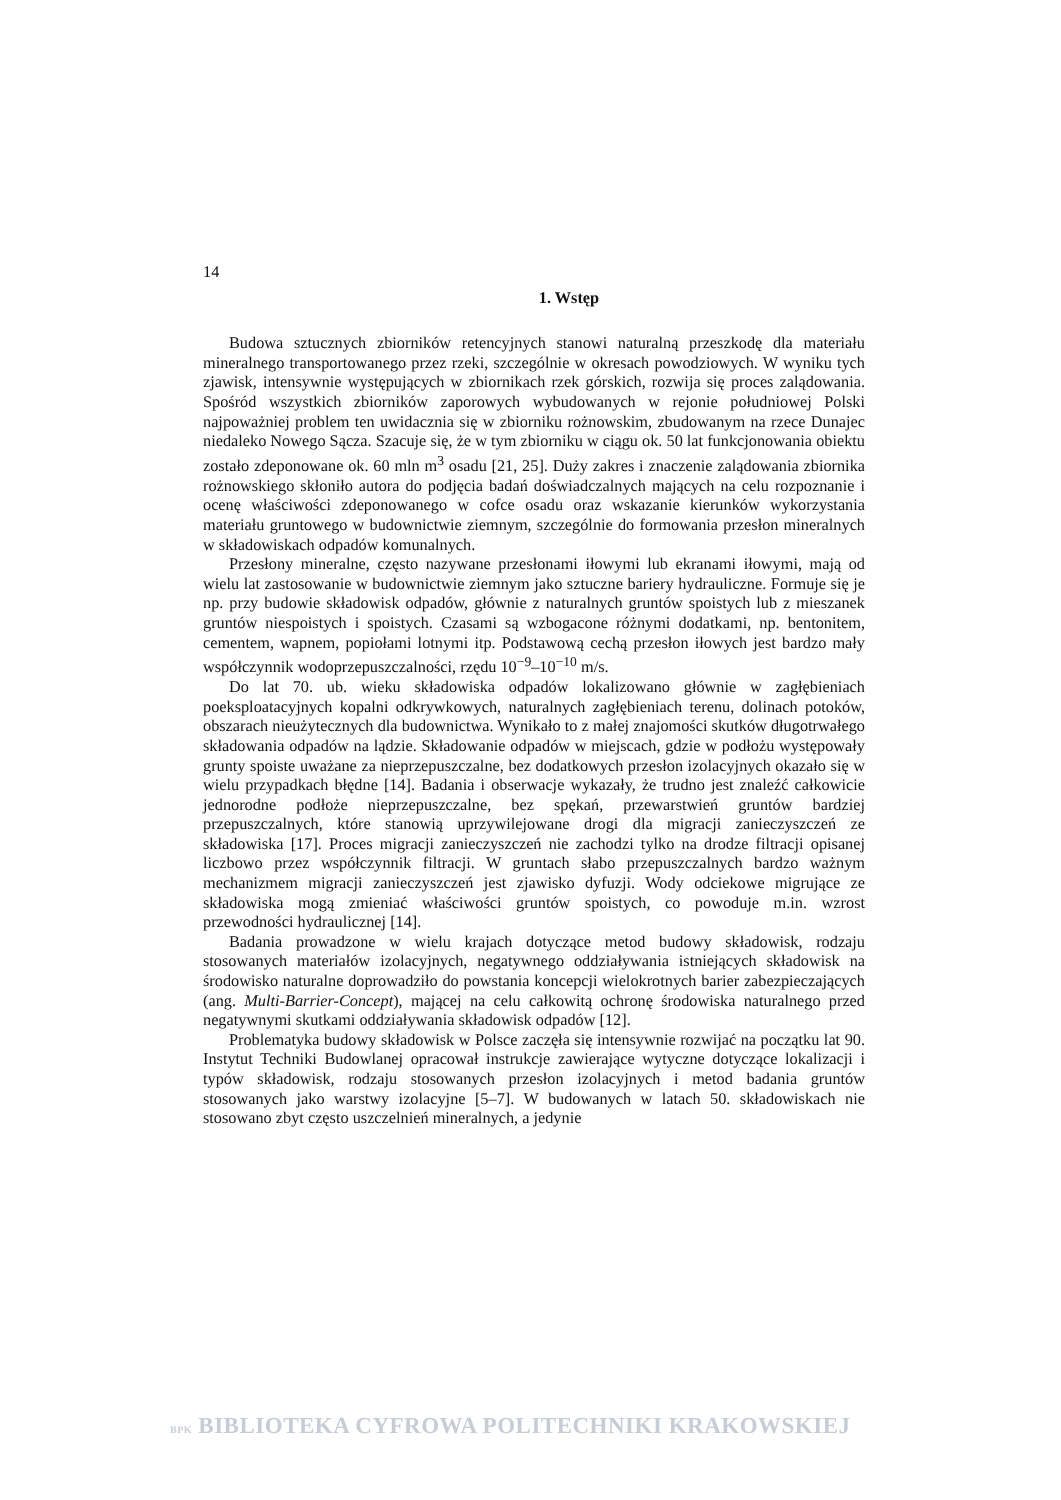14
1. Wstęp
Budowa sztucznych zbiorników retencyjnych stanowi naturalną przeszkodę dla materiału mineralnego transportowanego przez rzeki, szczególnie w okresach powodziowych. W wyniku tych zjawisk, intensywnie występujących w zbiornikach rzek górskich, rozwija się proces zalądowania. Spośród wszystkich zbiorników zaporowych wybudowanych w rejonie południowej Polski najpoważniej problem ten uwidacznia się w zbiorniku rożnowskim, zbudowanym na rzece Dunajec niedaleko Nowego Sącza. Szacuje się, że w tym zbiorniku w ciągu ok. 50 lat funkcjonowania obiektu zostało zdeponowane ok. 60 mln m<sup>3</sup> osadu [21, 25]. Duży zakres i znaczenie zalądowania zbiornika rożnowskiego skłoniło autora do podjęcia badań doświadczalnych mających na celu rozpoznanie i ocenę właściwości zdeponowanego w cofce osadu oraz wskazanie kierunków wykorzystania materiału gruntowego w budownictwie ziemnym, szczególnie do formowania przesłon mineralnych w składowiskach odpadów komunalnych.
Przesłony mineralne, często nazywane przesłonami iłowymi lub ekranami iłowymi, mają od wielu lat zastosowanie w budownictwie ziemnym jako sztuczne bariery hydrauliczne. Formuje się je np. przy budowie składowisk odpadów, głównie z naturalnych gruntów spoistych lub z mieszanek gruntów niespoistych i spoistych. Czasami są wzbogacone różnymi dodatkami, np. bentonitem, cementem, wapnem, popiołami lotnymi itp. Podstawową cechą przesłon iłowych jest bardzo mały współczynnik wodoprzepuszczalności, rzędu 10<sup>−9</sup>–10<sup>−10</sup> m/s.
Do lat 70. ub. wieku składowiska odpadów lokalizowano głównie w zagłębieniach poeksploatacyjnych kopalni odkrywkowych, naturalnych zagłębieniach terenu, dolinach potoków, obszarach nieużytecznych dla budownictwa. Wynikało to z małej znajomości skutków długotrwałego składowania odpadów na lądzie. Składowanie odpadów w miejscach, gdzie w podłożu występowały grunty spoiste uważane za nieprzepuszczalne, bez dodatkowych przesłon izolacyjnych okazało się w wielu przypadkach błędne [14]. Badania i obserwacje wykazały, że trudno jest znaleźć całkowicie jednorodne podłoże nieprzepuszczalne, bez spękań, przewarstwień gruntów bardziej przepuszczalnych, które stanowią uprzywilejowane drogi dla migracji zanieczyszczeń ze składowiska [17]. Proces migracji zanieczyszczeń nie zachodzi tylko na drodze filtracji opisanej liczbowo przez współczynnik filtracji. W gruntach słabo przepuszczalnych bardzo ważnym mechanizmem migracji zanieczyszczeń jest zjawisko dyfuzji. Wody odciekowe migrujące ze składowiska mogą zmieniać właściwości gruntów spoistych, co powoduje m.in. wzrost przewodności hydraulicznej [14].
Badania prowadzone w wielu krajach dotyczące metod budowy składowisk, rodzaju stosowanych materiałów izolacyjnych, negatywnego oddziaływania istniejących składowisk na środowisko naturalne doprowadziło do powstania koncepcji wielokrotnych barier zabezpieczających (ang. Multi-Barrier-Concept), mającej na celu całkowitą ochronę środowiska naturalnego przed negatywnymi skutkami oddziaływania składowisk odpadów [12].
Problematyka budowy składowisk w Polsce zaczęła się intensywnie rozwijać na początku lat 90. Instytut Techniki Budowlanej opracował instrukcje zawierające wytyczne dotyczące lokalizacji i typów składowisk, rodzaju stosowanych przesłon izolacyjnych i metod badania gruntów stosowanych jako warstwy izolacyjne [5–7]. W budowanych w latach 50. składowiskach nie stosowano zbyt często uszczelnień mineralnych, a jedynie
BPK BIBLIOTEKA CYFROWA POLITECHNIKI KRAKOWSKIEJ